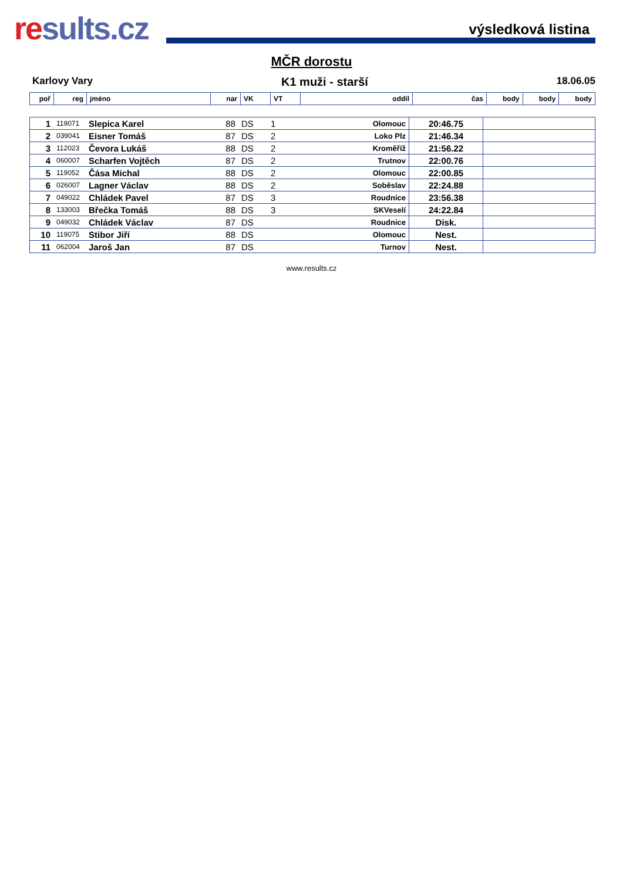results.cz
výsledková listina
MČR dorostu
Karlovy Vary K1 muži - starší 18.06.05
| poř | reg | jméno | nar | VK | VT | oddíl | čas | body | body | body |
| --- | --- | --- | --- | --- | --- | --- | --- | --- | --- | --- |
| 1 | 119071 | Slepica Karel | 88 | DS | 1 | Olomouc | 20:46.75 | |
| 2 | 039041 | Eisner Tomáš | 87 | DS | 2 | Loko Plz | 21:46.34 | |
| 3 | 112023 | Čevora Lukáš | 88 | DS | 2 | Kroměříž | 21:56.22 | |
| 4 | 060007 | Scharfen Vojtěch | 87 | DS | 2 | Trutnov | 22:00.76 | |
| 5 | 119052 | Čása Michal | 88 | DS | 2 | Olomouc | 22:00.85 | |
| 6 | 026007 | Lagner Václav | 88 | DS | 2 | Soběslav | 22:24.88 | |
| 7 | 049022 | Chládek Pavel | 87 | DS | 3 | Roudnice | 23:56.38 | |
| 8 | 133003 | Břečka Tomáš | 88 | DS | 3 | SKVeselí | 24:22.84 | |
| 9 | 049032 | Chládek Václav | 87 | DS | | Roudnice | Disk. | |
| 10 | 119075 | Stibor Jiří | 88 | DS | | Olomouc | Nest. | |
| 11 | 062004 | Jaroš Jan | 87 | DS | | Turnov | Nest. | |
www.results.cz